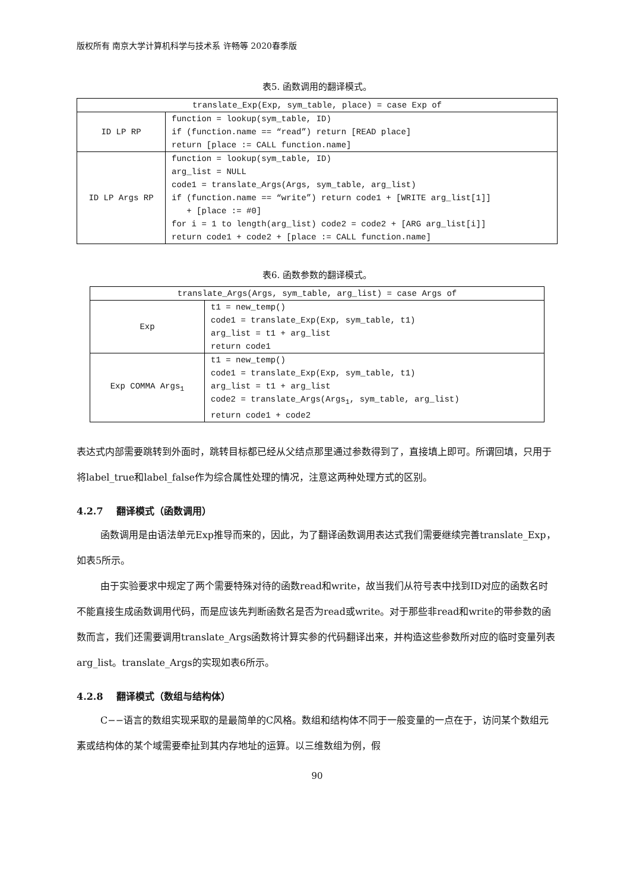版权所有 南京大学计算机科学与技术系 许畅等 2020春季版
表5. 函数调用的翻译模式。
| translate_Exp(Exp, sym_table, place) = case Exp of | |
| ID LP RP | function = lookup(sym_table, ID) if (function.name == “read”) return [READ place] return [place := CALL function.name] |
| ID LP Args RP | function = lookup(sym_table, ID) arg_list = NULL code1 = translate_Args(Args, sym_table, arg_list) if (function.name == “write”) return code1 + [WRITE arg_list[1]] + [place := #0] for i = 1 to length(arg_list) code2 = code2 + [ARG arg_list[i]] return code1 + code2 + [place := CALL function.name] |
表6. 函数参数的翻译模式。
| translate_Args(Args, sym_table, arg_list) = case Args of | |
| Exp | t1 = new_temp() code1 = translate_Exp(Exp, sym_table, t1) arg_list = t1 + arg_list return code1 |
| Exp COMMA Args<sub>1</sub> | t1 = new_temp() code1 = translate_Exp(Exp, sym_table, t1) arg_list = t1 + arg_list code2 = translate_Args(Args<sub>1</sub>, sym_table, arg_list) return code1 + code2 |
表达式内部需要跳转到外面时，跳转目标都已经从父结点那里通过参数得到了，直接填上即可。所谓回填，只用于将label_true和label_false作为综合属性处理的情况，注意这两种处理方式的区别。
4.2.7 翻译模式（函数调用）
函数调用是由语法单元Exp推导而来的，因此，为了翻译函数调用表达式我们需要继续完善translate_Exp，如表5所示。
由于实验要求中规定了两个需要特殊对待的函数read和write，故当我们从符号表中找到ID对应的函数名时不能直接生成函数调用代码，而是应该先判断函数名是否为read或write。对于那些非read和write的带参数的函数而言，我们还需要调用translate_Args函数将计算实参的代码翻译出来，并构造这些参数所对应的临时变量列表arg_list。translate_Args的实现如表6所示。
4.2.8 翻译模式（数组与结构体）
C−−语言的数组实现采取的是最简单的C风格。数组和结构体不同于一般变量的一点在于，访问某个数组元素或结构体的某个域需要牵扯到其内存地址的运算。以三维数组为例，假
90